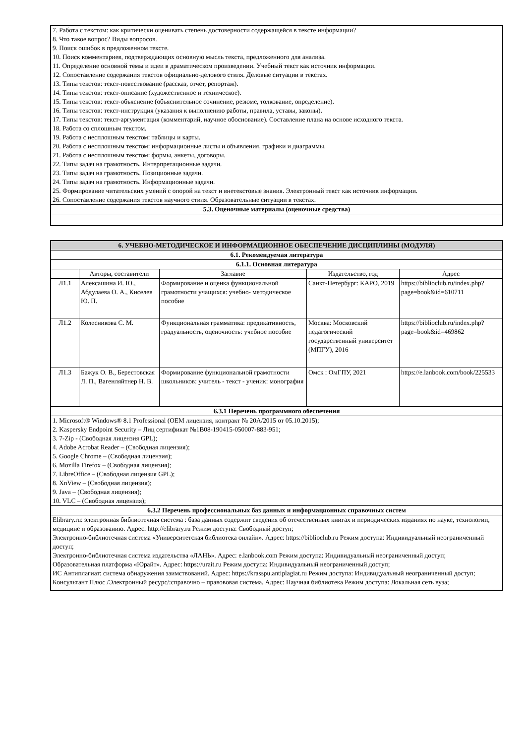| 7. Работа с текстом: как критически оценивать степень достоверности содержащейся в тексте информации? 8. Что такое вопрос? Виды вопросов. 9. Поиск ошибок в предложенном тексте. 10. Поиск комментариев, подтверждающих основную мысль текста, предложенного для анализа. 11. Определение основной темы и идеи в драматическом произведении. Учебный текст как источник информации. 12. Сопоставление содержания текстов официально-делового стиля. Деловые ситуации в текстах. 13. Типы текстов: текст-повествование (рассказ, отчет, репортаж). 14. Типы текстов: текст-описание (художественное и техническое). 15. Типы текстов: текст-объяснение (объяснительное сочинение, резюме, толкование, определение). 16. Типы текстов: текст-инструкция (указания к выполнению работы, правила, уставы, законы). 17. Типы текстов: текст-аргументация (комментарий, научное обоснование). Составление плана на основе исходного текста. 18. Работа со сплошным текстом. 19. Работа с несплошным текстом: таблицы и карты. 20. Работа с несплошным текстом: информационные листы и объявления, графики и диаграммы. 21. Работа с несплошным текстом: формы, анкеты, договоры. 22. Типы задач на грамотность. Интерпретационные задачи. 23. Типы задач на грамотность. Позиционные задачи. 24. Типы задач на грамотность. Информационные задачи. 25. Формирование читательских умений с опорой на текст и внетекстовые знания. Электронный текст как источник информации. 26. Сопоставление содержания текстов научного стиля. Образовательные ситуации в текстах. |
| 5.3. Оценочные материалы (оценочные средства) |
| 6. УЧЕБНО-МЕТОДИЧЕСКОЕ И ИНФОРМАЦИОННОЕ ОБЕСПЕЧЕНИЕ ДИСЦИПЛИНЫ (МОДУЛЯ) | | | | |
| --- | --- | --- | --- | --- |
| 6.1. Рекомендуемая литература | | | | |
| 6.1.1. Основная литература | | | | |
| | Авторы, составители | Заглавие | Издательство, год | Адрес |
| Л1.1 | Алексашина И. Ю., Абдулаева О. А., Киселев Ю. П. | Формирование и оценка функциональной грамотности учащихся: учебно- методическое пособие | Санкт-Петербург: КАРО, 2019 | https://biblioclub.ru/index.php? page=book&id=610711 |
| Л1.2 | Колесникова С. М. | Функциональная грамматика: предикативность, градуальность, оценочность: учебное пособие | Москва: Московский педагогический государственный университет (МПГУ), 2016 | https://biblioclub.ru/index.php? page=book&id=469862 |
| Л1.3 | Бажук О. В., Берестовская Л. П., Вагенляйтнер Н. В. | Формирование функциональной грамотности школьников: учитель - текст - ученик: монография | Омск : ОмГПУ, 2021 | https://e.lanbook.com/book/225533 |
| 6.3.1 Перечень программного обеспечения | | | | |
| 1. Microsoft® Windows® 8.1 Professional (OEM лицензия, контракт № 20А/2015 от 05.10.2015); 2. Kaspersky Endpoint Security – Лиц сертификат №1B08-190415-050007-883-951; 3. 7-Zip - (Свободная лицензия GPL); 4. Adobe Acrobat Reader – (Свободная лицензия); 5. Google Chrome – (Свободная лицензия); 6. Mozilla Firefox – (Свободная лицензия); 7. LibreOffice – (Свободная лицензия GPL); 8. XnView – (Свободная лицензия); 9. Java – (Свободная лицензия); 10. VLC – (Свободная лицензия); | | | | |
| 6.3.2 Перечень профессиональных баз данных и информационных справочных систем | | | | |
| Elibrary.ru: электронная библиотечная система : база данных содержит сведения об отечественных книгах и периодических изданиях по науке, технологии, медицине и образованию. Адрес: http://elibrary.ru Режим доступа: Свободный доступ; Электронно-библиотечная система «Университетская библиотека онлайн». Адрес: https://biblioclub.ru Режим доступа: Индивидуальный неограниченный доступ; Электронно-библиотечная система издательства «ЛАНЬ». Адрес: e.lanbook.com Режим доступа: Индивидуальный неограниченный доступ; Образовательная платформа «Юрайт». Адрес: https://urait.ru Режим доступа: Индивидуальный неограниченный доступ; ИС Антиплагиат: система обнаружения заимствований. Адрес: https://krasspu.antiplagiat.ru Режим доступа: Индивидуальный неограниченный доступ; Консультант Плюс /Электронный ресурс/:справочно – правововая система. Адрес: Научная библиотека Режим доступа: Локальная сеть вуза; | | | | |